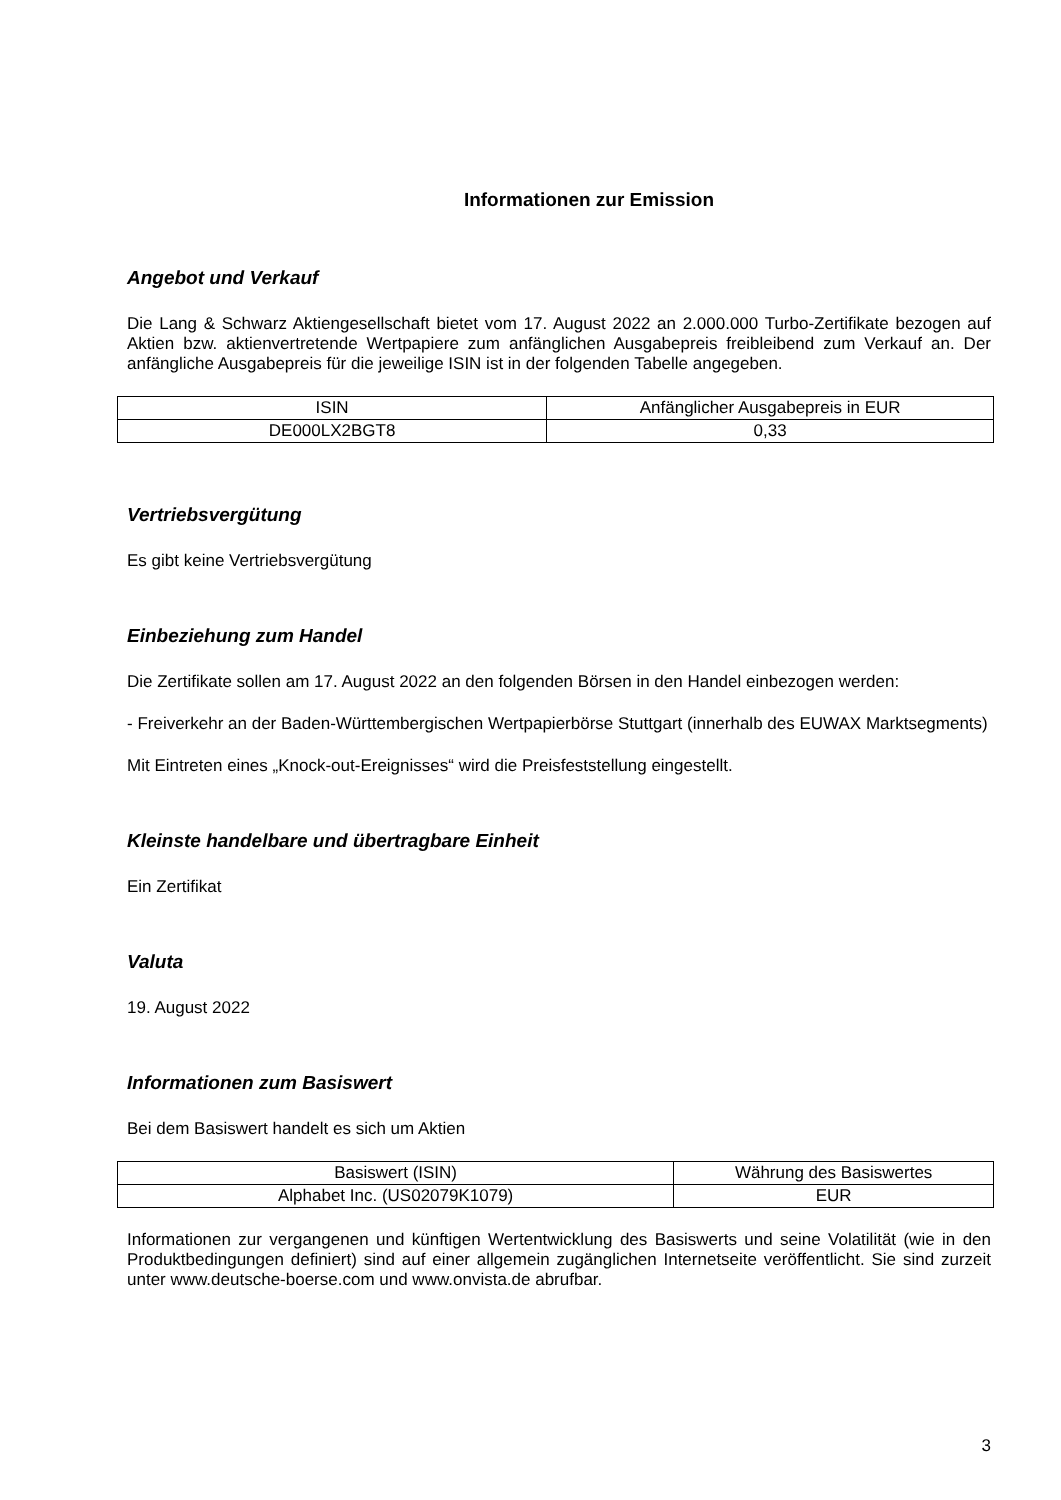Informationen zur Emission
Angebot und Verkauf
Die Lang & Schwarz Aktiengesellschaft bietet vom 17. August 2022 an 2.000.000 Turbo-Zertifikate bezogen auf Aktien bzw. aktienvertretende Wertpapiere zum anfänglichen Ausgabepreis freibleibend zum Verkauf an. Der anfängliche Ausgabepreis für die jeweilige ISIN ist in der folgenden Tabelle angegeben.
| ISIN | Anfänglicher Ausgabepreis in EUR |
| DE000LX2BGT8 | 0,33 |
Vertriebsvergütung
Es gibt keine Vertriebsvergütung
Einbeziehung zum Handel
Die Zertifikate sollen am 17. August 2022 an den folgenden Börsen in den Handel einbezogen werden:
- Freiverkehr an der Baden-Württembergischen Wertpapierbörse Stuttgart (innerhalb des EUWAX Marktsegments)
Mit Eintreten eines „Knock-out-Ereignisses“ wird die Preisfeststellung eingestellt.
Kleinste handelbare und übertragbare Einheit
Ein Zertifikat
Valuta
19. August 2022
Informationen zum Basiswert
Bei dem Basiswert handelt es sich um Aktien
| Basiswert (ISIN) | Währung des Basiswertes |
| Alphabet Inc. (US02079K1079) | EUR |
Informationen zur vergangenen und künftigen Wertentwicklung des Basiswerts und seine Volatilität (wie in den Produktbedingungen definiert) sind auf einer allgemein zugänglichen Internetseite veröffentlicht. Sie sind zurzeit unter www.deutsche-boerse.com und www.onvista.de abrufbar.
3